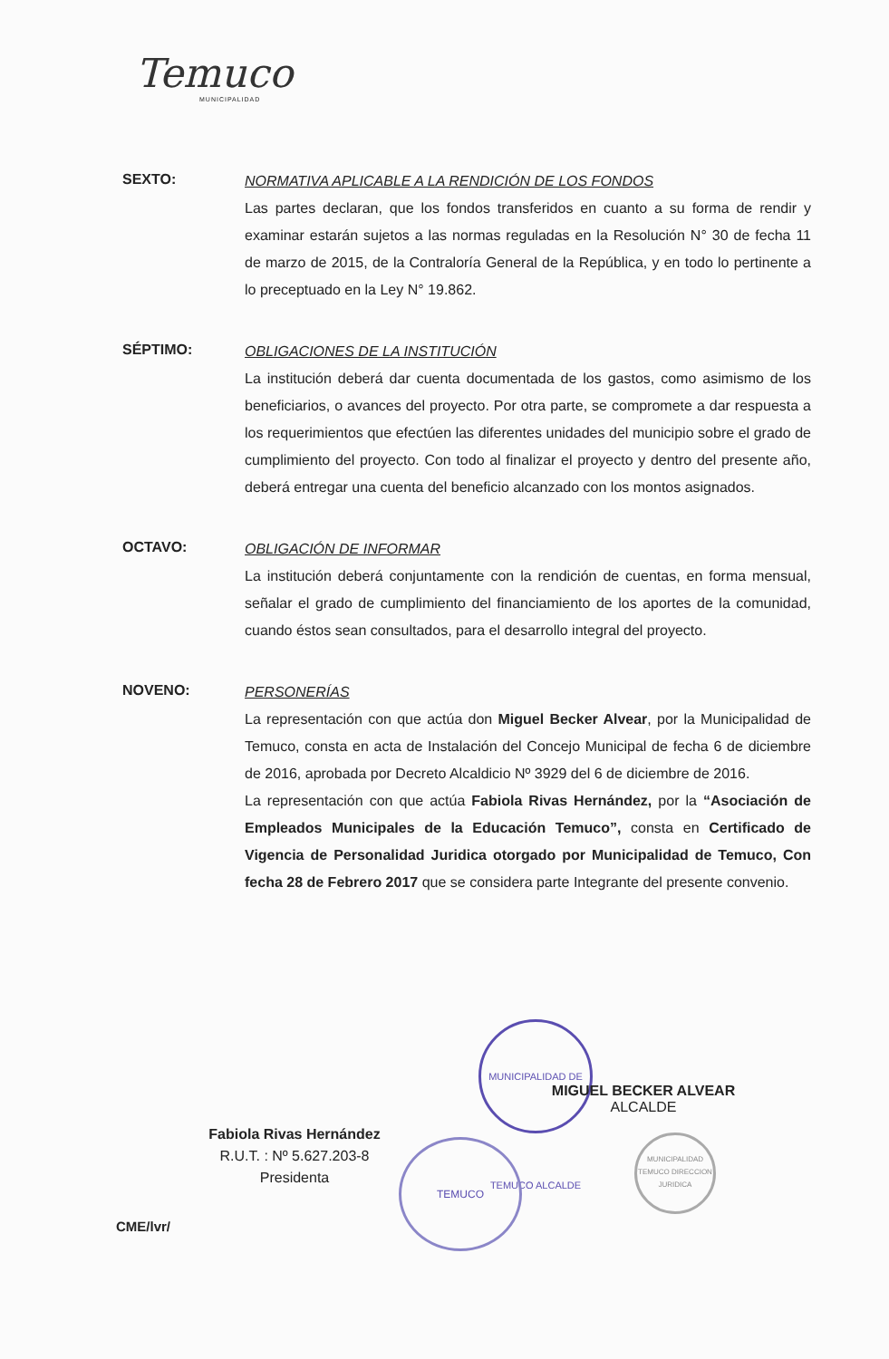Temuco
MUNICIPALIDAD
SEXTO:
NORMATIVA APLICABLE A LA RENDICIÓN DE LOS FONDOS
Las partes declaran, que los fondos transferidos en cuanto a su forma de rendir y examinar estarán sujetos a las normas reguladas en la Resolución N° 30 de fecha 11 de marzo de 2015, de la Contraloría General de la República, y en todo lo pertinente a lo preceptuado en la Ley N° 19.862.
SÉPTIMO:
OBLIGACIONES DE LA INSTITUCIÓN
La institución deberá dar cuenta documentada de los gastos, como asimismo de los beneficiarios, o avances del proyecto. Por otra parte, se compromete a dar respuesta a los requerimientos que efectúen las diferentes unidades del municipio sobre el grado de cumplimiento del proyecto. Con todo al finalizar el proyecto y dentro del presente año, deberá entregar una cuenta del beneficio alcanzado con los montos asignados.
OCTAVO:
OBLIGACIÓN DE INFORMAR
La institución deberá conjuntamente con la rendición de cuentas, en forma mensual, señalar el grado de cumplimiento del financiamiento de los aportes de la comunidad, cuando éstos sean consultados, para el desarrollo integral del proyecto.
NOVENO:
PERSONERÍAS
La representación con que actúa don Miguel Becker Alvear, por la Municipalidad de Temuco, consta en acta de Instalación del Concejo Municipal de fecha 6 de diciembre de 2016, aprobada por Decreto Alcaldicio Nº 3929 del 6 de diciembre de 2016.
La representación con que actúa Fabiola Rivas Hernández, por la “Asociación de Empleados Municipales de la Educación Temuco”, consta en Certificado de Vigencia de Personalidad Juridica otorgado por Municipalidad de Temuco, Con fecha 28 de Febrero 2017 que se considera parte Integrante del presente convenio.
MUNICIPALIDAD DE TEMUCO ALCALDE
MIGUEL BECKER ALVEAR
ALCALDE
Fabiola Rivas Hernández
R.U.T. : Nº 5.627.203-8
Presidenta
TEMUCO
MUNICIPALIDAD TEMUCO DIRECCION JURIDICA
CME/lvr/